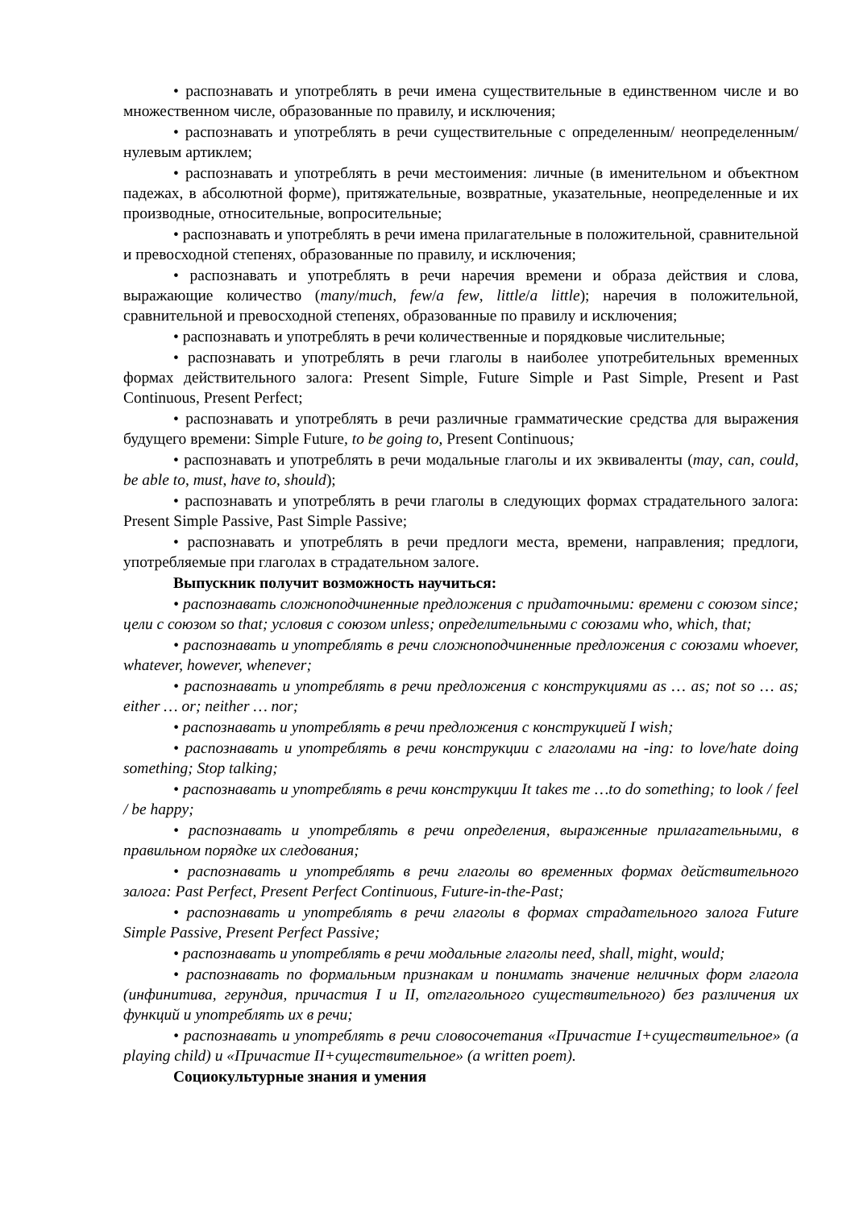• распознавать и употреблять в речи имена существительные в единственном числе и во множественном числе, образованные по правилу, и исключения;
• распознавать и употреблять в речи существительные с определенным/ неопределенным/нулевым артиклем;
• распознавать и употреблять в речи местоимения: личные (в именительном и объектном падежах, в абсолютной форме), притяжательные, возвратные, указательные, неопределенные и их производные, относительные, вопросительные;
• распознавать и употреблять в речи имена прилагательные в положительной, сравнительной и превосходной степенях, образованные по правилу, и исключения;
• распознавать и употреблять в речи наречия времени и образа действия и слова, выражающие количество (many/much, few/a few, little/a little); наречия в положительной, сравнительной и превосходной степенях, образованные по правилу и исключения;
• распознавать и употреблять в речи количественные и порядковые числительные;
• распознавать и употреблять в речи глаголы в наиболее употребительных временных формах действительного залога: Present Simple, Future Simple и Past Simple, Present и Past Continuous, Present Perfect;
• распознавать и употреблять в речи различные грамматические средства для выражения будущего времени: Simple Future, to be going to, Present Continuous;
• распознавать и употреблять в речи модальные глаголы и их эквиваленты (may, can, could, be able to, must, have to, should);
• распознавать и употреблять в речи глаголы в следующих формах страдательного залога: Present Simple Passive, Past Simple Passive;
• распознавать и употреблять в речи предлоги места, времени, направления; предлоги, употребляемые при глаголах в страдательном залоге.
Выпускник получит возможность научиться:
• распознавать сложноподчиненные предложения с придаточными: времени с союзом since; цели с союзом so that; условия с союзом unless; определительными с союзами who, which, that;
• распознавать и употреблять в речи сложноподчиненные предложения с союзами whoever, whatever, however, whenever;
• распознавать и употреблять в речи предложения с конструкциями as … as; not so … as; either … or; neither … nor;
• распознавать и употреблять в речи предложения с конструкцией I wish;
• распознавать и употреблять в речи конструкции с глаголами на -ing: to love/hate doing something; Stop talking;
• распознавать и употреблять в речи конструкции It takes me …to do something; to look / feel / be happy;
• распознавать и употреблять в речи определения, выраженные прилагательными, в правильном порядке их следования;
• распознавать и употреблять в речи глаголы во временных формах действительного залога: Past Perfect, Present Perfect Continuous, Future-in-the-Past;
• распознавать и употреблять в речи глаголы в формах страдательного залога Future Simple Passive, Present Perfect Passive;
• распознавать и употреблять в речи модальные глаголы need, shall, might, would;
• распознавать по формальным признакам и понимать значение неличных форм глагола (инфинитива, герундия, причастия I и II, отглагольного существительного) без различения их функций и употреблять их в речи;
• распознавать и употреблять в речи словосочетания «Причастие I+существительное» (a playing child) и «Причастие II+существительное» (a written poem).
Социокультурные знания и умения